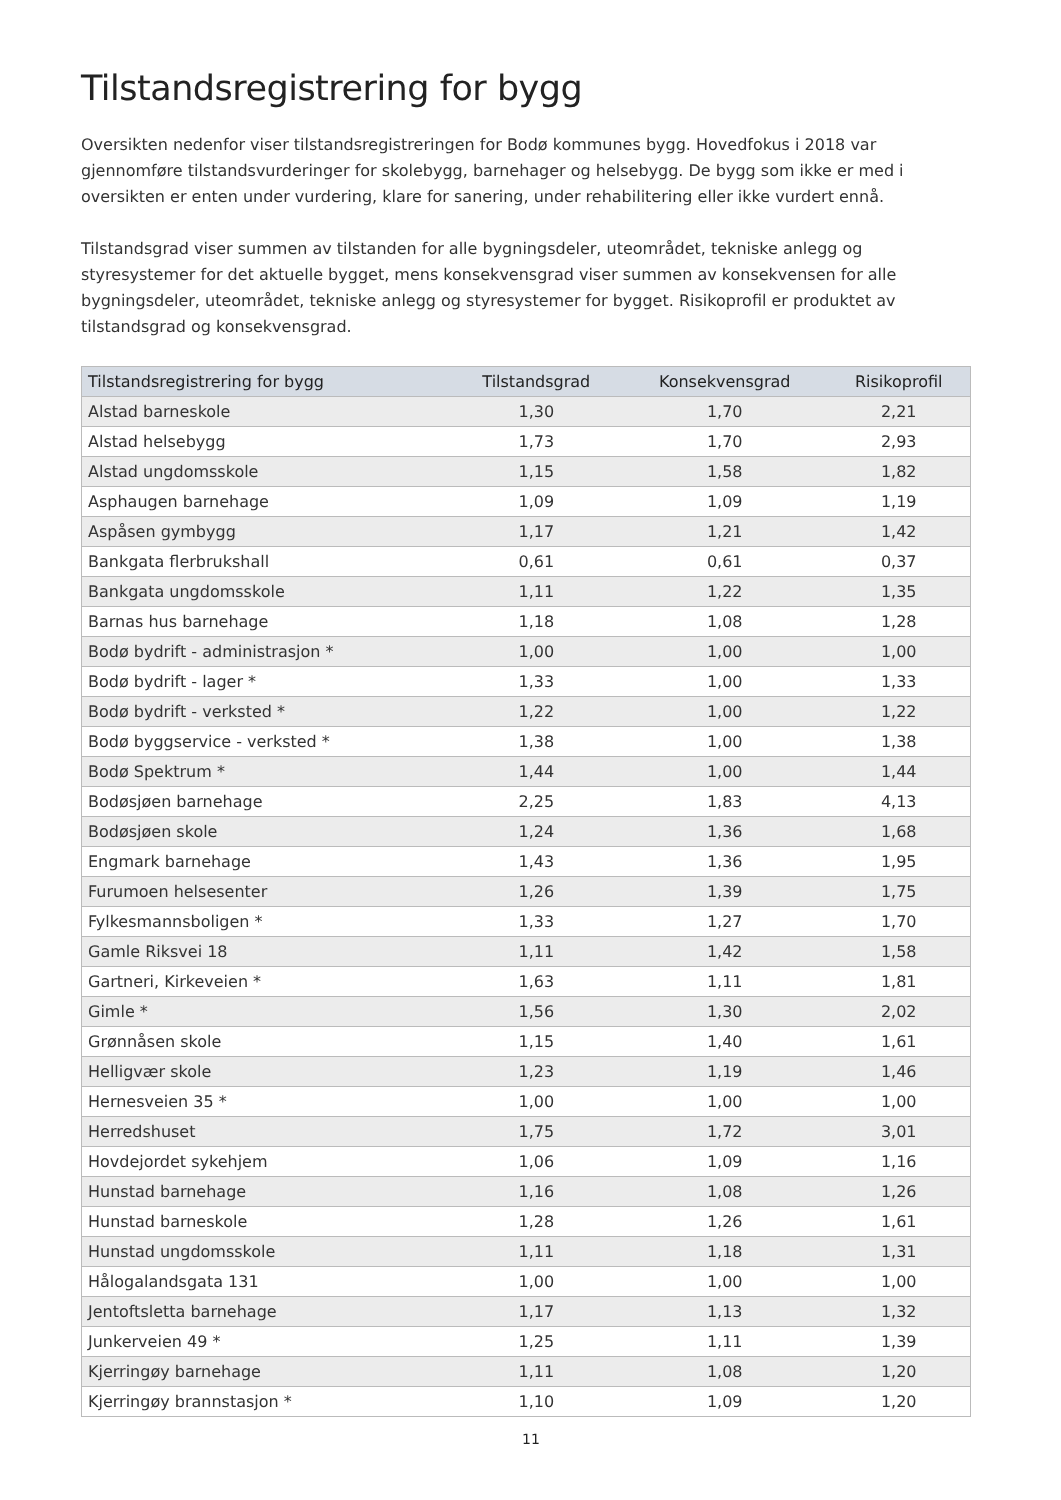Tilstandsregistrering for bygg
Oversikten nedenfor viser tilstandsregistreringen for Bodø kommunes bygg. Hovedfokus i 2018 var gjennomføre tilstandsvurderinger for skolebygg, barnehager og helsebygg. De bygg som ikke er med i oversikten er enten under vurdering, klare for sanering, under rehabilitering eller ikke vurdert ennå.
Tilstandsgrad viser summen av tilstanden for alle bygningsdeler, uteområdet, tekniske anlegg og styresystemer for det aktuelle bygget, mens konsekvensgrad viser summen av konsekvensen for alle bygningsdeler, uteområdet, tekniske anlegg og styresystemer for bygget. Risikoprofil er produktet av tilstandsgrad og konsekvensgrad.
| Tilstandsregistrering for bygg | Tilstandsgrad | Konsekvensgrad | Risikoprofil |
| --- | --- | --- | --- |
| Alstad barneskole | 1,30 | 1,70 | 2,21 |
| Alstad helsebygg | 1,73 | 1,70 | 2,93 |
| Alstad ungdomsskole | 1,15 | 1,58 | 1,82 |
| Asphaugen barnehage | 1,09 | 1,09 | 1,19 |
| Aspåsen gymbygg | 1,17 | 1,21 | 1,42 |
| Bankgata flerbrukshall | 0,61 | 0,61 | 0,37 |
| Bankgata ungdomsskole | 1,11 | 1,22 | 1,35 |
| Barnas hus barnehage | 1,18 | 1,08 | 1,28 |
| Bodø bydrift - administrasjon * | 1,00 | 1,00 | 1,00 |
| Bodø bydrift - lager * | 1,33 | 1,00 | 1,33 |
| Bodø bydrift - verksted * | 1,22 | 1,00 | 1,22 |
| Bodø byggservice - verksted * | 1,38 | 1,00 | 1,38 |
| Bodø Spektrum * | 1,44 | 1,00 | 1,44 |
| Bodøsjøen barnehage | 2,25 | 1,83 | 4,13 |
| Bodøsjøen skole | 1,24 | 1,36 | 1,68 |
| Engmark barnehage | 1,43 | 1,36 | 1,95 |
| Furumoen helsesenter | 1,26 | 1,39 | 1,75 |
| Fylkesmannsboligen * | 1,33 | 1,27 | 1,70 |
| Gamle Riksvei 18 | 1,11 | 1,42 | 1,58 |
| Gartneri, Kirkeveien * | 1,63 | 1,11 | 1,81 |
| Gimle * | 1,56 | 1,30 | 2,02 |
| Grønnåsen skole | 1,15 | 1,40 | 1,61 |
| Helligvær skole | 1,23 | 1,19 | 1,46 |
| Hernesveien 35 * | 1,00 | 1,00 | 1,00 |
| Herredshuset | 1,75 | 1,72 | 3,01 |
| Hovdejordet sykehjem | 1,06 | 1,09 | 1,16 |
| Hunstad barnehage | 1,16 | 1,08 | 1,26 |
| Hunstad barneskole | 1,28 | 1,26 | 1,61 |
| Hunstad ungdomsskole | 1,11 | 1,18 | 1,31 |
| Hålogalandsgata 131 | 1,00 | 1,00 | 1,00 |
| Jentoftsletta barnehage | 1,17 | 1,13 | 1,32 |
| Junkerveien 49 * | 1,25 | 1,11 | 1,39 |
| Kjerringøy barnehage | 1,11 | 1,08 | 1,20 |
| Kjerringøy brannstasjon * | 1,10 | 1,09 | 1,20 |
11